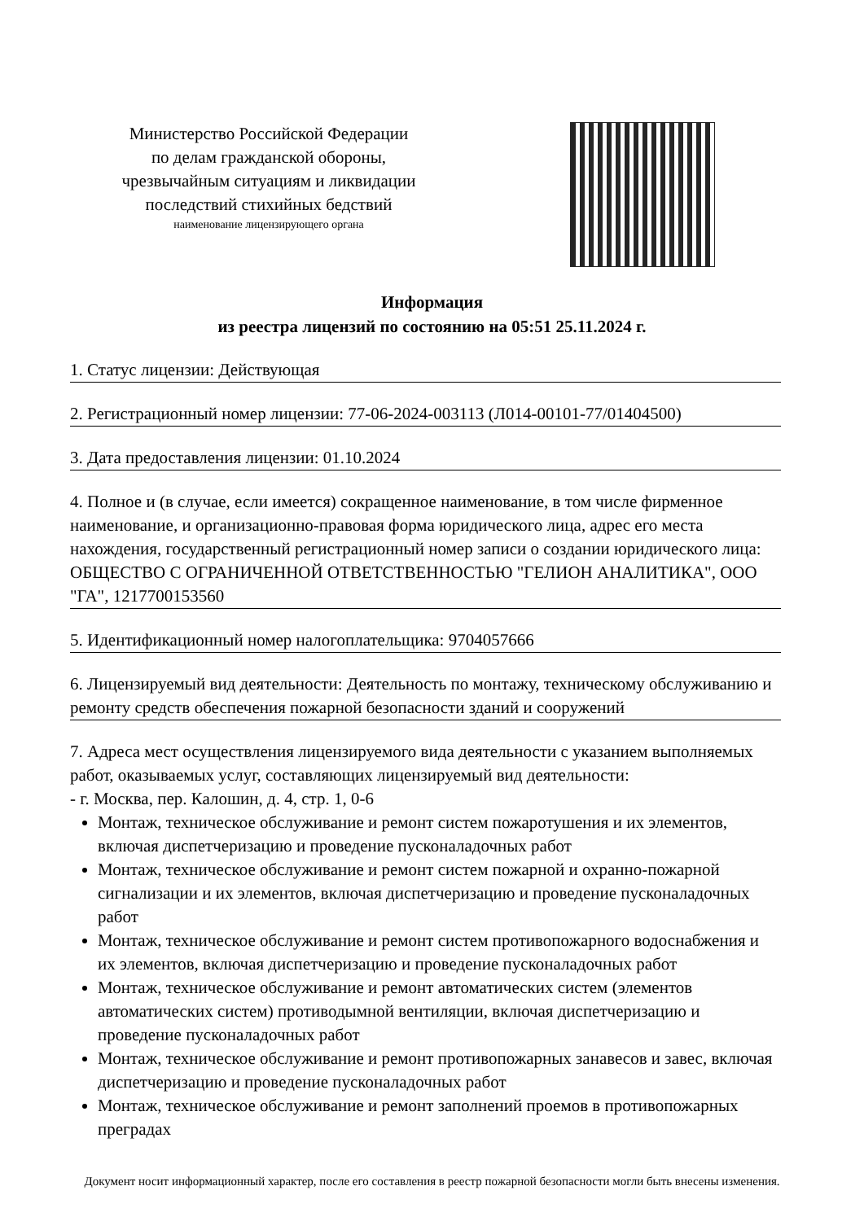Министерство Российской Федерации
по делам гражданской обороны,
чрезвычайным ситуациям и ликвидации
последствий стихийных бедствий
наименование лицензирующего органа
Информация
из реестра лицензий по состоянию на 05:51 25.11.2024 г.
1. Статус лицензии: Действующая
2. Регистрационный номер лицензии: 77-06-2024-003113 (Л014-00101-77/01404500)
3. Дата предоставления лицензии: 01.10.2024
4. Полное и (в случае, если имеется) сокращенное наименование, в том числе фирменное наименование, и организационно-правовая форма юридического лица, адрес его места нахождения, государственный регистрационный номер записи о создании юридического лица: ОБЩЕСТВО С ОГРАНИЧЕННОЙ ОТВЕТСТВЕННОСТЬЮ "ГЕЛИОН АНАЛИТИКА", ООО "ГА", 1217700153560
5. Идентификационный номер налогоплательщика: 9704057666
6. Лицензируемый вид деятельности: Деятельность по монтажу, техническому обслуживанию и ремонту средств обеспечения пожарной безопасности зданий и сооружений
7. Адреса мест осуществления лицензируемого вида деятельности с указанием выполняемых работ, оказываемых услуг, составляющих лицензируемый вид деятельности:
- г. Москва, пер. Калошин, д. 4, стр. 1, 0-6
Монтаж, техническое обслуживание и ремонт систем пожаротушения и их элементов, включая диспетчеризацию и проведение пусконаладочных работ
Монтаж, техническое обслуживание и ремонт систем пожарной и охранно-пожарной сигнализации и их элементов, включая диспетчеризацию и проведение пусконаладочных работ
Монтаж, техническое обслуживание и ремонт систем противопожарного водоснабжения и их элементов, включая диспетчеризацию и проведение пусконаладочных работ
Монтаж, техническое обслуживание и ремонт автоматических систем (элементов автоматических систем) противодымной вентиляции, включая диспетчеризацию и проведение пусконаладочных работ
Монтаж, техническое обслуживание и ремонт противопожарных занавесов и завес, включая диспетчеризацию и проведение пусконаладочных работ
Монтаж, техническое обслуживание и ремонт заполнений проемов в противопожарных преградах
Документ носит информационный характер, после его составления в реестр пожарной безопасности могли быть внесены изменения.